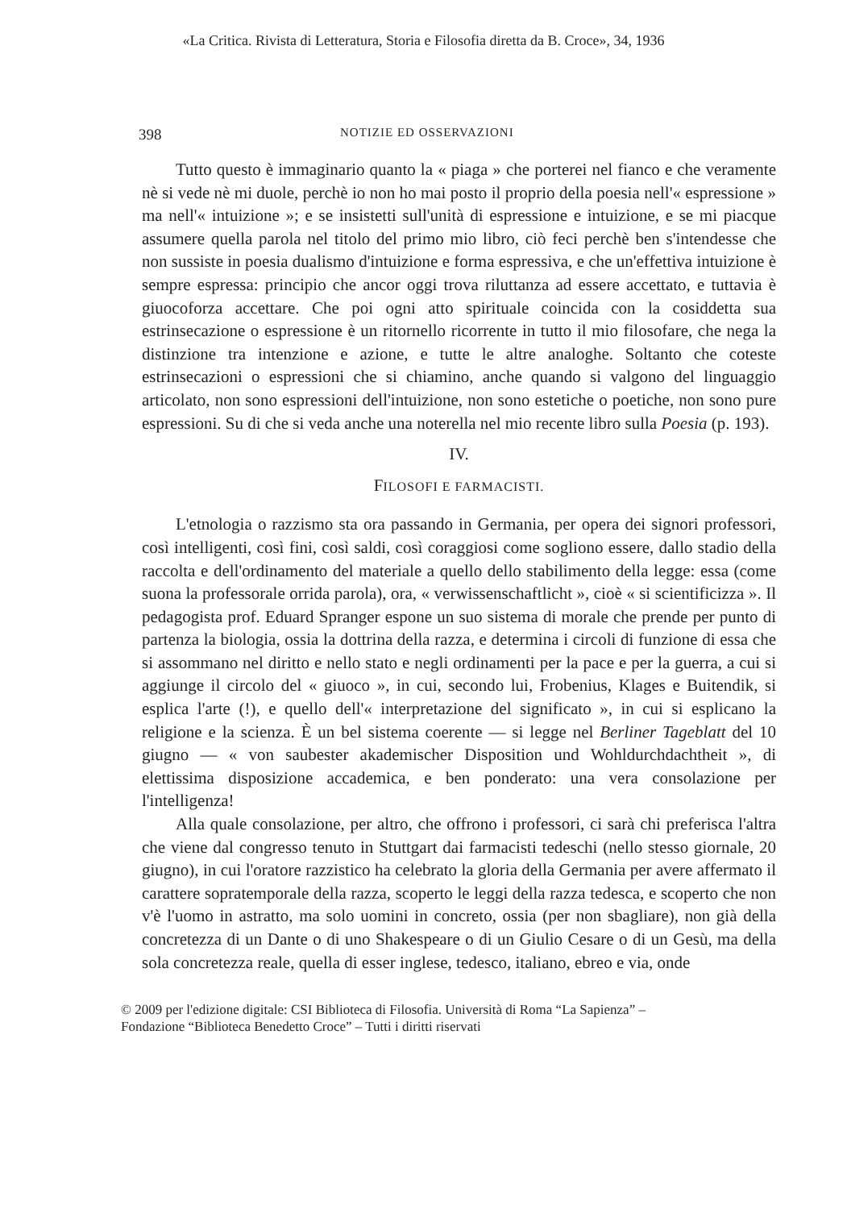«La Critica. Rivista di Letteratura, Storia e Filosofia diretta da B. Croce», 34, 1936
398 NOTIZIE ED OSSERVAZIONI
Tutto questo è immaginario quanto la « piaga » che porterei nel fianco e che veramente nè si vede nè mi duole, perchè io non ho mai posto il proprio della poesia nell'« espressione » ma nell'« intuizione »; e se insistetti sull'unità di espressione e intuizione, e se mi piacque assumere quella parola nel titolo del primo mio libro, ciò feci perchè ben s'intendesse che non sussiste in poesia dualismo d'intuizione e forma espressiva, e che un'effettiva intuizione è sempre espressa: principio che ancor oggi trova riluttanza ad essere accettato, e tuttavia è giuocoforza accettare. Che poi ogni atto spirituale coincida con la cosiddetta sua estrinsecazione o espressione è un ritornello ricorrente in tutto il mio filosofare, che nega la distinzione tra intenzione e azione, e tutte le altre analoghe. Soltanto che coteste estrinsecazioni o espressioni che si chiamino, anche quando si valgono del linguaggio articolato, non sono espressioni dell'intuizione, non sono estetiche o poetiche, non sono pure espressioni. Su di che si veda anche una noterella nel mio recente libro sulla Poesia (p. 193).
IV.
FILOSOFI E FARMACISTI.
L'etnologia o razzismo sta ora passando in Germania, per opera dei signori professori, così intelligenti, così fini, così saldi, così coraggiosi come sogliono essere, dallo stadio della raccolta e dell'ordinamento del materiale a quello dello stabilimento della legge: essa (come suona la professorale orrida parola), ora, « verwissenschaftlicht », cioè « si scientificizza ». Il pedagogista prof. Eduard Spranger espone un suo sistema di morale che prende per punto di partenza la biologia, ossia la dottrina della razza, e determina i circoli di funzione di essa che si assommano nel diritto e nello stato e negli ordinamenti per la pace e per la guerra, a cui si aggiunge il circolo del « giuoco », in cui, secondo lui, Frobenius, Klages e Buitendik, si esplica l'arte (!), e quello dell'« interpretazione del significato », in cui si esplicano la religione e la scienza. È un bel sistema coerente — si legge nel Berliner Tageblatt del 10 giugno — « von saubester akademischer Disposition und Wohldurchdachtheit », di elettissima disposizione accademica, e ben ponderato: una vera consolazione per l'intelligenza!
Alla quale consolazione, per altro, che offrono i professori, ci sarà chi preferisca l'altra che viene dal congresso tenuto in Stuttgart dai farmacisti tedeschi (nello stesso giornale, 20 giugno), in cui l'oratore razzistico ha celebrato la gloria della Germania per avere affermato il carattere sopratemporale della razza, scoperto le leggi della razza tedesca, e scoperto che non v'è l'uomo in astratto, ma solo uomini in concreto, ossia (per non sbagliare), non già della concretezza di un Dante o di uno Shakespeare o di un Giulio Cesare o di un Gesù, ma della sola concretezza reale, quella di esser inglese, tedesco, italiano, ebreo e via, onde
© 2009 per l'edizione digitale: CSI Biblioteca di Filosofia. Università di Roma “La Sapienza” –
Fondazione “Biblioteca Benedetto Croce” – Tutti i diritti riservati